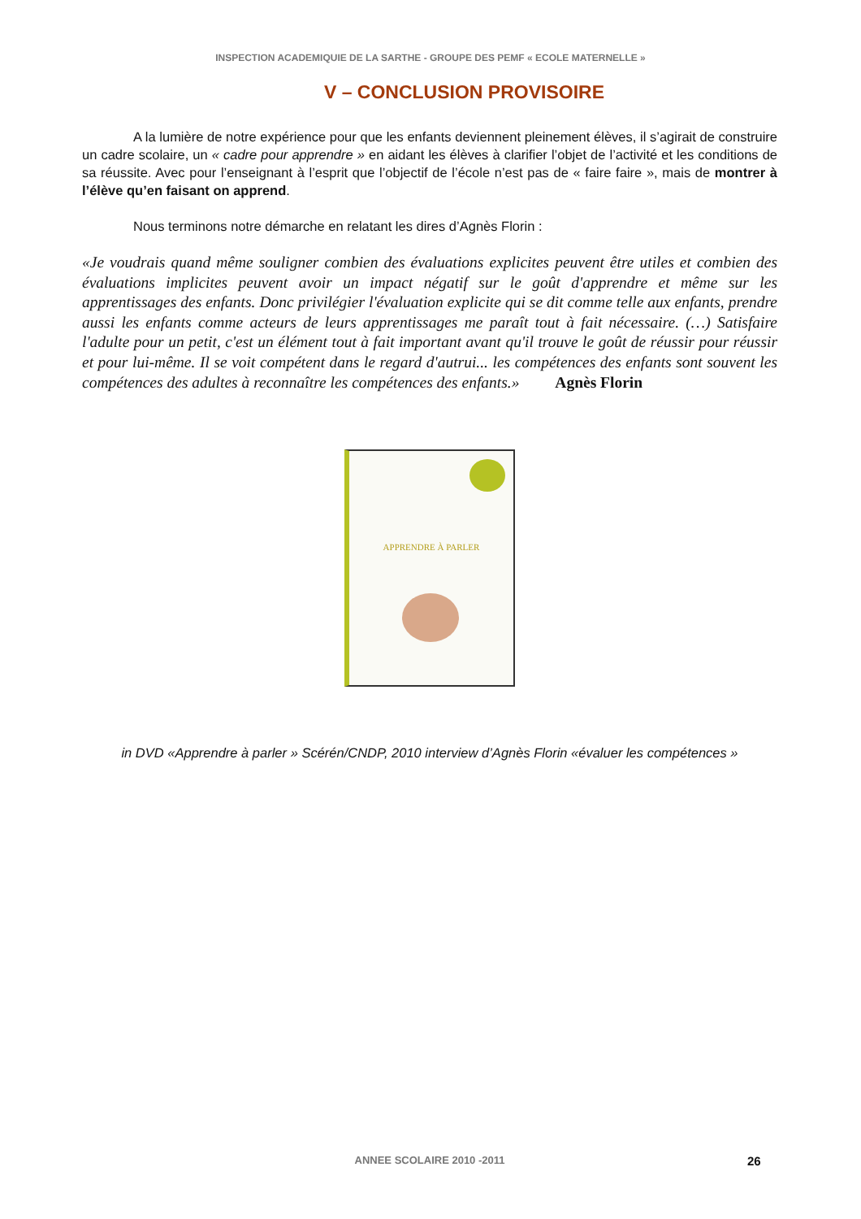INSPECTION ACADEMIQUIE DE LA SARTHE - GROUPE DES PEMF « ECOLE MATERNELLE »
V – CONCLUSION PROVISOIRE
A la lumière de notre expérience pour que les enfants deviennent pleinement élèves, il s’agirait de construire un cadre scolaire, un « cadre pour apprendre » en aidant les élèves à clarifier l’objet de l’activité et les conditions de sa réussite. Avec pour l’enseignant à l’esprit que l’objectif de l’école n’est pas de « faire faire », mais de montrer à l’élève qu’en faisant on apprend.
Nous terminons notre démarche en relatant les dires d’Agnès Florin :
«Je voudrais quand même souligner combien des évaluations explicites peuvent être utiles et combien des évaluations implicites peuvent avoir un impact négatif sur le goût d'apprendre et même sur les apprentissages des enfants. Donc privilégier l'évaluation explicite qui se dit comme telle aux enfants, prendre aussi les enfants comme acteurs de leurs apprentissages me paraît tout à fait nécessaire. (…) Satisfaire l'adulte pour un petit, c'est un élément tout à fait important avant qu'il trouve le goût de réussir pour réussir et pour lui-même. Il se voit compétent dans le regard d'autrui... les compétences des enfants sont souvent les compétences des adultes à reconnaître les compétences des enfants.» Agnès Florin
APPRENDRE À PARLER
in DVD «Apprendre à parler » Scérén/CNDP, 2010 interview d’Agnès Florin «évaluer les compétences »
ANNEE SCOLAIRE 2010 -2011 26